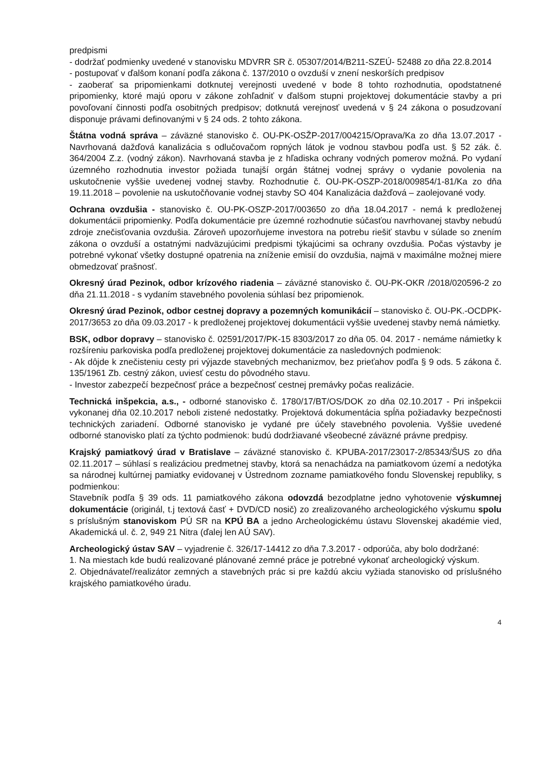predpismi
- dodržať podmienky uvedené v stanovisku MDVRR SR č. 05307/2014/B211-SZEÚ- 52488 zo dňa 22.8.2014
- postupovať v ďalšom konaní podľa zákona č. 137/2010 o ovzduší v znení neskorších predpisov
- zaoberať sa pripomienkami dotknutej verejnosti uvedené v bode 8 tohto rozhodnutia, opodstatnené pripomienky, ktoré majú oporu v zákone zohľadniť v ďalšom stupni projektovej dokumentácie stavby a pri povoľovaní činnosti podľa osobitných predpisov; dotknutá verejnosť uvedená v § 24 zákona o posudzovaní disponuje právami definovanými v § 24 ods. 2 tohto zákona.
Štátna vodná správa – záväzné stanovisko č. OU-PK-OSŽP-2017/004215/Oprava/Ka zo dňa 13.07.2017 - Navrhovaná dažďová kanalizácia s odlučovačom ropných látok je vodnou stavbou podľa ust. § 52 zák. č. 364/2004 Z.z. (vodný zákon). Navrhovaná stavba je z hľadiska ochrany vodných pomerov možná. Po vydaní územného rozhodnutia investor požiada tunajší orgán štátnej vodnej správy o vydanie povolenia na uskutočnenie vyššie uvedenej vodnej stavby. Rozhodnutie č. OU-PK-OSZP-2018/009854/1-81/Ka zo dňa 19.11.2018 – povolenie na uskutočňovanie vodnej stavby SO 404 Kanalizácia dažďová – zaolejované vody.
Ochrana ovzdušia - stanovisko č. OU-PK-OSZP-2017/003650 zo dňa 18.04.2017 - nemá k predloženej dokumentácii pripomienky. Podľa dokumentácie pre územné rozhodnutie súčasťou navrhovanej stavby nebudú zdroje znečisťovania ovzdušia. Zároveň upozorňujeme investora na potrebu riešiť stavbu v súlade so znením zákona o ovzduší a ostatnými nadväzujúcimi predpismi týkajúcimi sa ochrany ovzdušia. Počas výstavby je potrebné vykonať všetky dostupné opatrenia na zníženie emisií do ovzdušia, najmä v maximálne možnej miere obmedzovať prašnosť.
Okresný úrad Pezinok, odbor krízového riadenia – záväzné stanovisko č. OU-PK-OKR /2018/020596-2 zo dňa 21.11.2018 - s vydaním stavebného povolenia súhlasí bez pripomienok.
Okresný úrad Pezinok, odbor cestnej dopravy a pozemných komunikácií – stanovisko č. OU-PK.-OCDPK-2017/3653 zo dňa 09.03.2017 - k predloženej projektovej dokumentácii vyššie uvedenej stavby nemá námietky.
BSK, odbor dopravy – stanovisko č. 02591/2017/PK-15 8303/2017 zo dňa 05. 04. 2017 - nemáme námietky k rozšíreniu parkoviska podľa predloženej projektovej dokumentácie za nasledovných podmienok:
- Ak dôjde k znečisteniu cesty pri výjazde stavebných mechanizmov, bez prieťahov podľa § 9 ods. 5 zákona č. 135/1961 Zb. cestný zákon, uviesť cestu do pôvodného stavu.
- Investor zabezpečí bezpečnosť práce a bezpečnosť cestnej premávky počas realizácie.
Technická inšpekcia, a.s., - odborné stanovisko č. 1780/17/BT/OS/DOK zo dňa 02.10.2017 - Pri inšpekcii vykonanej dňa 02.10.2017 neboli zistené nedostatky. Projektová dokumentácia spĺňa požiadavky bezpečnosti technických zariadení. Odborné stanovisko je vydané pre účely stavebného povolenia. Vyššie uvedené odborné stanovisko platí za týchto podmienok: budú dodržiavané všeobecné záväzné právne predpisy.
Krajský pamiatkový úrad v Bratislave – záväzné stanovisko č. KPUBA-2017/23017-2/85343/ŠUS zo dňa 02.11.2017 – súhlasí s realizáciou predmetnej stavby, ktorá sa nenachádza na pamiatkovom území a nedotýka sa národnej kultúrnej pamiatky evidovanej v Ústrednom zozname pamiatkového fondu Slovenskej republiky, s podmienkou:
Stavebník podľa § 39 ods. 11 pamiatkového zákona odovzdá bezodplatne jedno vyhotovenie výskumnej dokumentácie (originál, t.j textová časť + DVD/CD nosič) zo zrealizovaného archeologického výskumu spolu s príslušným stanoviskom PÚ SR na KPÚ BA a jedno Archeologickému ústavu Slovenskej akadémie vied, Akademická ul. č. 2, 949 21 Nitra (ďalej len AÚ SAV).
Archeologický ústav SAV – vyjadrenie č. 326/17-14412 zo dňa 7.3.2017 - odporúča, aby bolo dodržané:
1. Na miestach kde budú realizované plánované zemné práce je potrebné vykonať archeologický výskum.
2. Objednávateľ/realizátor zemných a stavebných prác si pre každú akciu vyžiada stanovisko od príslušného krajského pamiatkového úradu.
4